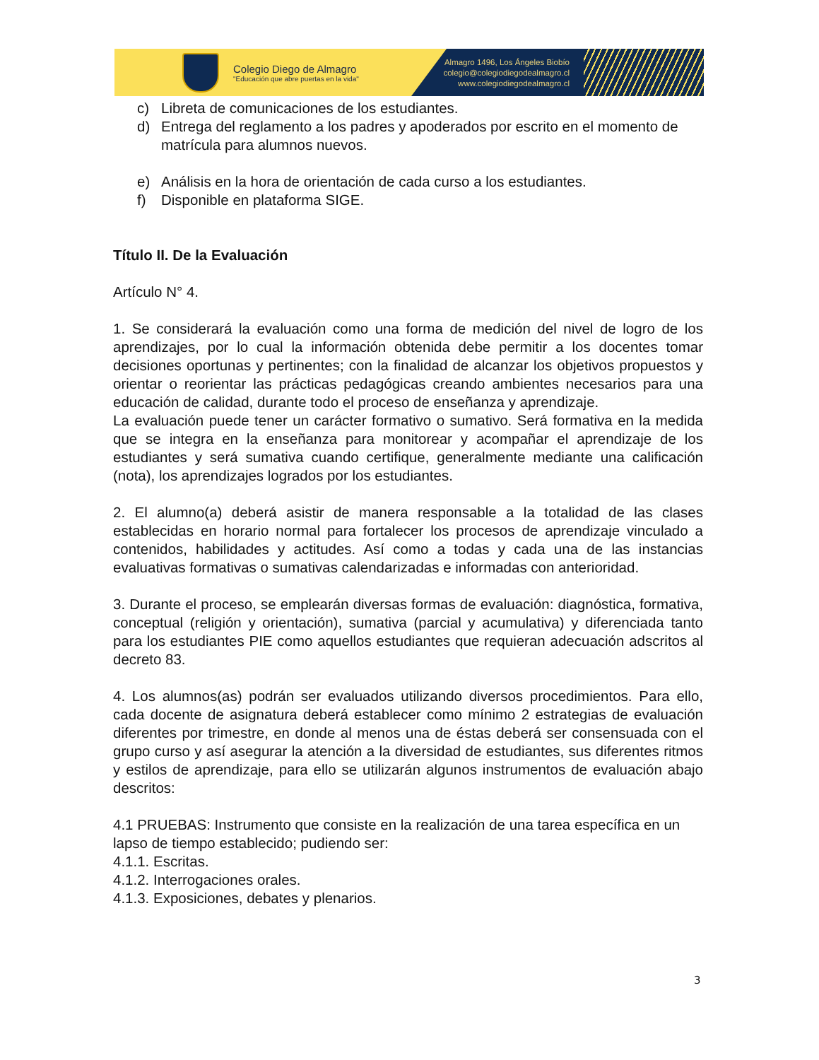Colegio Diego de Almagro
"Educación que abre puertas en la vida"
Almagro 1496, Los Ángeles Biobío
colegio@colegiodiegodealmagro.cl
www.colegiodiegodealmagro.cl
c) Libreta de comunicaciones de los estudiantes.
d) Entrega del reglamento a los padres y apoderados por escrito en el momento de matrícula para alumnos nuevos.
e) Análisis en la hora de orientación de cada curso a los estudiantes.
f) Disponible en plataforma SIGE.
Título II. De la Evaluación
Artículo N° 4.
1. Se considerará la evaluación como una forma de medición del nivel de logro de los aprendizajes, por lo cual la información obtenida debe permitir a los docentes tomar decisiones oportunas y pertinentes; con la finalidad de alcanzar los objetivos propuestos y orientar o reorientar las prácticas pedagógicas creando ambientes necesarios para una educación de calidad, durante todo el proceso de enseñanza y aprendizaje.
La evaluación puede tener un carácter formativo o sumativo. Será formativa en la medida que se integra en la enseñanza para monitorear y acompañar el aprendizaje de los estudiantes y será sumativa cuando certifique, generalmente mediante una calificación (nota), los aprendizajes logrados por los estudiantes.
2. El alumno(a) deberá asistir de manera responsable a la totalidad de las clases establecidas en horario normal para fortalecer los procesos de aprendizaje vinculado a contenidos, habilidades y actitudes. Así como a todas y cada una de las instancias evaluativas formativas o sumativas calendarizadas e informadas con anterioridad.
3. Durante el proceso, se emplearán diversas formas de evaluación: diagnóstica, formativa, conceptual (religión y orientación), sumativa (parcial y acumulativa) y diferenciada tanto para los estudiantes PIE como aquellos estudiantes que requieran adecuación adscritos al decreto 83.
4. Los alumnos(as) podrán ser evaluados utilizando diversos procedimientos. Para ello, cada docente de asignatura deberá establecer como mínimo 2 estrategias de evaluación diferentes por trimestre, en donde al menos una de éstas deberá ser consensuada con el grupo curso y así asegurar la atención a la diversidad de estudiantes, sus diferentes ritmos y estilos de aprendizaje, para ello se utilizarán algunos instrumentos de evaluación abajo descritos:
4.1 PRUEBAS: Instrumento que consiste en la realización de una tarea específica en un lapso de tiempo establecido; pudiendo ser:
4.1.1. Escritas.
4.1.2. Interrogaciones orales.
4.1.3. Exposiciones, debates y plenarios.
3